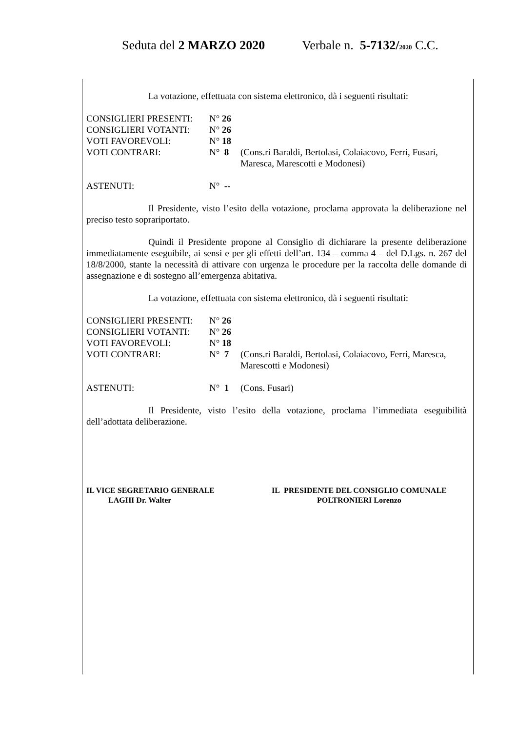Seduta del 2 MARZO 2020 Verbale n. 5-7132/2020 C.C.
La votazione, effettuata con sistema elettronico, dà i seguenti risultati:
| CONSIGLIERI PRESENTI: | N° 26 | |
| CONSIGLIERI VOTANTI: | N° 26 | |
| VOTI FAVOREVOLI: | N° 18 | |
| VOTI CONTRARI: | N° 8 | (Cons.ri Baraldi, Bertolasi, Colaiacovo, Ferri, Fusari, Maresca, Marescotti e Modonesi) |
| ASTENUTI: | N° -- | |
Il Presidente, visto l’esito della votazione, proclama approvata la deliberazione nel preciso testo soprariportato.
Quindi il Presidente propone al Consiglio di dichiarare la presente deliberazione immediatamente eseguibile, ai sensi e per gli effetti dell’art. 134 – comma 4 – del D.Lgs. n. 267 del 18/8/2000, stante la necessità di attivare con urgenza le procedure per la raccolta delle domande di assegnazione e di sostegno all’emergenza abitativa.
La votazione, effettuata con sistema elettronico, dà i seguenti risultati:
| CONSIGLIERI PRESENTI: | N° 26 | |
| CONSIGLIERI VOTANTI: | N° 26 | |
| VOTI FAVOREVOLI: | N° 18 | |
| VOTI CONTRARI: | N° 7 | (Cons.ri Baraldi, Bertolasi, Colaiacovo, Ferri, Maresca, Marescotti e Modonesi) |
| ASTENUTI: | N° 1 | (Cons. Fusari) |
Il Presidente, visto l’esito della votazione, proclama l’immediata eseguibilità dell’adottata deliberazione.
IL VICE SEGRETARIO GENERALE
LAGHI Dr. Walter
IL PRESIDENTE DEL CONSIGLIO COMUNALE
POLTRONIERI Lorenzo